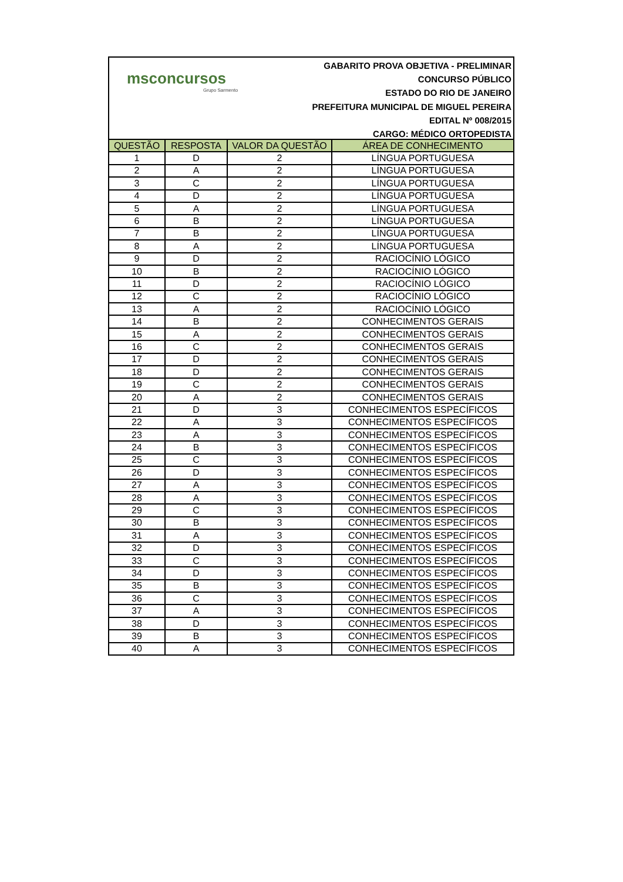msconcursos
Grupo Sarmento
GABARITO PROVA OBJETIVA - PRELIMINAR
CONCURSO PÚBLICO
ESTADO DO RIO DE JANEIRO
PREFEITURA MUNICIPAL DE MIGUEL PEREIRA
EDITAL Nº 008/2015
CARGO: MÉDICO ORTOPEDISTA
| QUESTÃO | RESPOSTA | VALOR DA QUESTÃO | ÁREA DE CONHECIMENTO |
| --- | --- | --- | --- |
| 1 | D | 2 | LÍNGUA PORTUGUESA |
| 2 | A | 2 | LÍNGUA PORTUGUESA |
| 3 | C | 2 | LÍNGUA PORTUGUESA |
| 4 | D | 2 | LÍNGUA PORTUGUESA |
| 5 | A | 2 | LÍNGUA PORTUGUESA |
| 6 | B | 2 | LÍNGUA PORTUGUESA |
| 7 | B | 2 | LÍNGUA PORTUGUESA |
| 8 | A | 2 | LÍNGUA PORTUGUESA |
| 9 | D | 2 | RACIOCÍNIO LÓGICO |
| 10 | B | 2 | RACIOCÍNIO LÓGICO |
| 11 | D | 2 | RACIOCÍNIO LÓGICO |
| 12 | C | 2 | RACIOCÍNIO LÓGICO |
| 13 | A | 2 | RACIOCÍNIO LÓGICO |
| 14 | B | 2 | CONHECIMENTOS GERAIS |
| 15 | A | 2 | CONHECIMENTOS GERAIS |
| 16 | C | 2 | CONHECIMENTOS GERAIS |
| 17 | D | 2 | CONHECIMENTOS GERAIS |
| 18 | D | 2 | CONHECIMENTOS GERAIS |
| 19 | C | 2 | CONHECIMENTOS GERAIS |
| 20 | A | 2 | CONHECIMENTOS GERAIS |
| 21 | D | 3 | CONHECIMENTOS ESPECÍFICOS |
| 22 | A | 3 | CONHECIMENTOS ESPECÍFICOS |
| 23 | A | 3 | CONHECIMENTOS ESPECÍFICOS |
| 24 | B | 3 | CONHECIMENTOS ESPECÍFICOS |
| 25 | C | 3 | CONHECIMENTOS ESPECÍFICOS |
| 26 | D | 3 | CONHECIMENTOS ESPECÍFICOS |
| 27 | A | 3 | CONHECIMENTOS ESPECÍFICOS |
| 28 | A | 3 | CONHECIMENTOS ESPECÍFICOS |
| 29 | C | 3 | CONHECIMENTOS ESPECÍFICOS |
| 30 | B | 3 | CONHECIMENTOS ESPECÍFICOS |
| 31 | A | 3 | CONHECIMENTOS ESPECÍFICOS |
| 32 | D | 3 | CONHECIMENTOS ESPECÍFICOS |
| 33 | C | 3 | CONHECIMENTOS ESPECÍFICOS |
| 34 | D | 3 | CONHECIMENTOS ESPECÍFICOS |
| 35 | B | 3 | CONHECIMENTOS ESPECÍFICOS |
| 36 | C | 3 | CONHECIMENTOS ESPECÍFICOS |
| 37 | A | 3 | CONHECIMENTOS ESPECÍFICOS |
| 38 | D | 3 | CONHECIMENTOS ESPECÍFICOS |
| 39 | B | 3 | CONHECIMENTOS ESPECÍFICOS |
| 40 | A | 3 | CONHECIMENTOS ESPECÍFICOS |